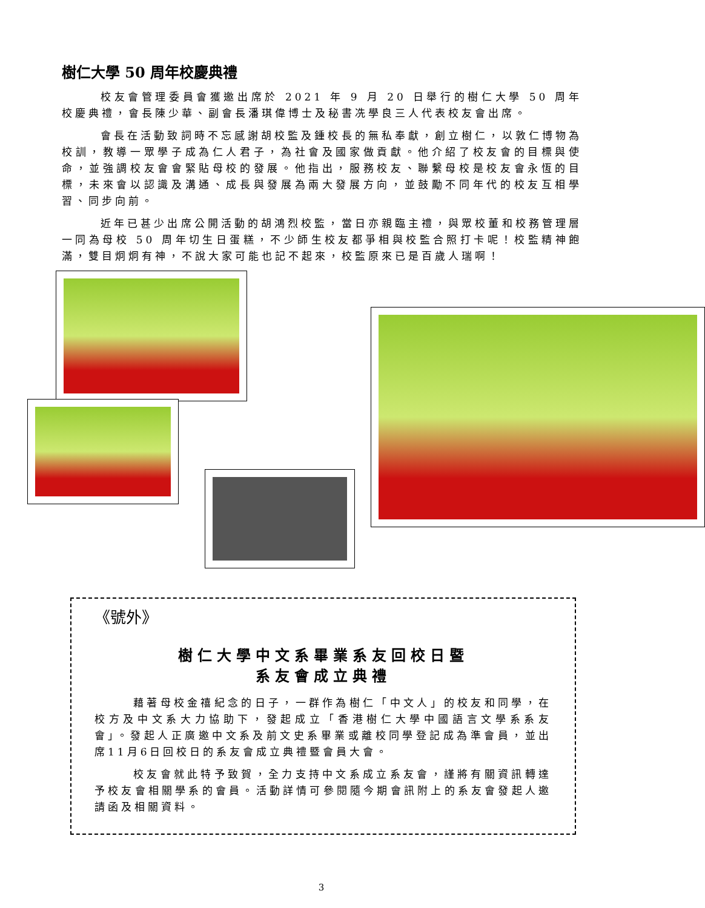樹仁大學 50 周年校慶典禮
校友會管理委員會獲邀出席於 2021 年 9 月 20 日舉行的樹仁大學 50 周年校慶典禮，會長陳少華、副會長潘琪偉博士及秘書冼學良三人代表校友會出席。
會長在活動致詞時不忘感謝胡校監及鍾校長的無私奉獻，創立樹仁，以敦仁博物為校訓，教導一眾學子成為仁人君子，為社會及國家做貢獻。他介紹了校友會的目標與使命，並強調校友會會緊貼母校的發展。他指出，服務校友、聯繫母校是校友會永恆的目標，未來會以認識及溝通、成長與發展為兩大發展方向，並鼓勵不同年代的校友互相學習、同步向前。
近年已甚少出席公開活動的胡鴻烈校監，當日亦親臨主禮，與眾校董和校務管理層一同為母校 50 周年切生日蛋糕，不少師生校友都爭相與校監合照打卡呢！校監精神飽滿，雙目炯炯有神，不說大家可能也記不起來，校監原來已是百歲人瑞啊！
《號外》
樹仁大學中文系畢業系友回校日暨
系友會成立典禮
藉著母校金禧紀念的日子，一群作為樹仁「中文人」的校友和同學，在校方及中文系大力協助下，發起成立「香港樹仁大學中國語言文學系系友會」。發起人正廣邀中文系及前文史系畢業或離校同學登記成為準會員，並出席11月6日回校日的系友會成立典禮暨會員大會。
校友會就此特予致賀，全力支持中文系成立系友會，謹將有關資訊轉達予校友會相關學系的會員。活動詳情可參閱隨今期會訊附上的系友會發起人邀請函及相關資料。
3